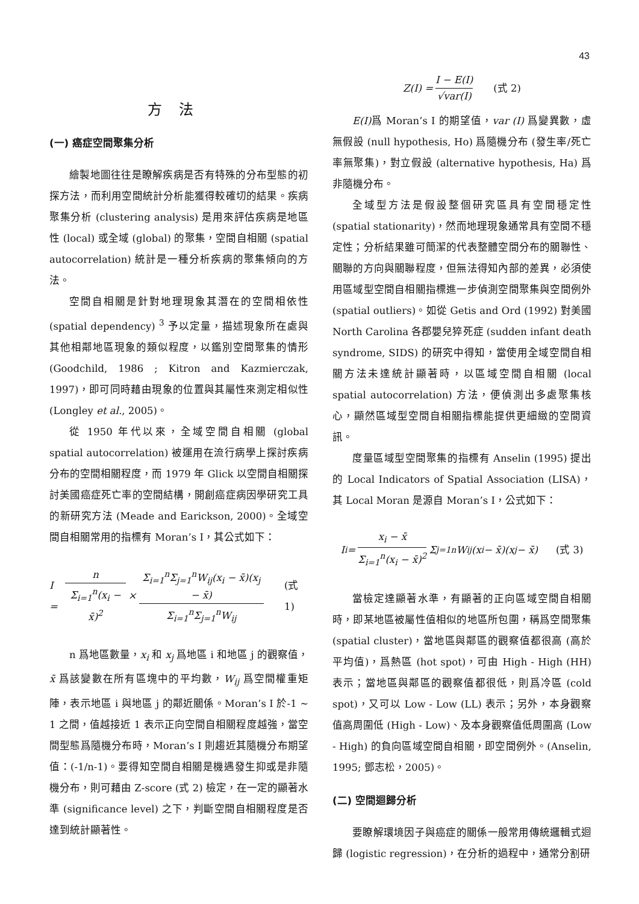43
方法
(一) 癌症空間聚集分析
繪製地圖往往是瞭解疾病是否有特殊的分布型態的初探方法，而利用空間統計分析能獲得較確切的結果。疾病聚集分析 (clustering analysis) 是用來評估疾病是地區性 (local) 或全域 (global) 的聚集，空間自相關 (spatial autocorrelation) 統計是一種分析疾病的聚集傾向的方法。
空間自相關是針對地理現象其潛在的空間相依性 (spatial dependency) <sup>3</sup> 予以定量，描述現象所在處與其他相鄰地區現象的類似程度，以鑑別空間聚集的情形 (Goodchild, 1986 ; Kitron and Kazmierczak, 1997)，即可同時藉由現象的位置與其屬性來測定相似性 (Longley et al., 2005)。
從 1950 年代以來，全域空間自相關 (global spatial autocorrelation) 被運用在流行病學上探討疾病分布的空間相關程度，而 1979 年 Glick 以空間自相關探討美國癌症死亡率的空間結構，開創癌症病因學研究工具的新研究方法 (Meade and Earickson, 2000)。全域空間自相關常用的指標有 Moran’s I，其公式如下：
I = n Σ<sub>i=1</sub><sup>n</sup>(x<sub>i</sub> − x̄)<sup>2</sup> × Σ<sub>i=1</sub><sup>n</sup>Σ<sub>j=1</sub><sup>n</sup>W<sub>ij</sub>(x<sub>i</sub> − x̄)(x<sub>j</sub> − x̄) Σ<sub>i=1</sub><sup>n</sup>Σ<sub>j=1</sub><sup>n</sup>W<sub>ij</sub> (式 1)
n 爲地區數量，x<sub>i</sub> 和 x<sub>j</sub> 爲地區 i 和地區 j 的觀察值，x̄ 爲該變數在所有區塊中的平均數，W<sub>ij</sub> 爲空間權重矩陣，表示地區 i 與地區 j 的鄰近關係。Moran’s I 於-1 ~ 1 之間，值越接近 1 表示正向空間自相關程度越強，當空間型態爲隨機分布時，Moran’s I 則趨近其隨機分布期望值：(-1/n-1)。要得知空間自相關是機遇發生抑或是非隨機分布，則可藉由 Z-score (式 2) 檢定，在一定的顯著水準 (significance level) 之下，判斷空間自相關程度是否達到統計顯著性。
Z(I) = I − E(I) √var(I) (式 2)
E(I) 爲 Moran’s I 的期望值，var (I) 爲變異數，虛無假設 (null hypothesis, Ho) 爲隨機分布 (發生率/死亡率無聚集)，對立假設 (alternative hypothesis, Ha) 爲非隨機分布。
全域型方法是假設整個研究區具有空間穩定性 (spatial stationarity)，然而地理現象通常具有空間不穩定性；分析結果雖可簡潔的代表整體空間分布的關聯性、關聯的方向與關聯程度，但無法得知內部的差異，必須使用區域型空間自相關指標進一步偵測空間聚集與空間例外 (spatial outliers)。如從 Getis and Ord (1992) 對美國 North Carolina 各郡嬰兒猝死症 (sudden infant death syndrome, SIDS) 的研究中得知，當使用全域空間自相關方法未達統計顯著時，以區域空間自相關 (local spatial autocorrelation) 方法，便偵測出多處聚集核心，顯然區域型空間自相關指標能提供更細緻的空間資訊。
度量區域型空間聚集的指標有 Anselin (1995) 提出的 Local Indicators of Spatial Association (LISA)，其 Local Moran 是源自 Moran’s I，公式如下：
I<sub>i</sub> = x<sub>i</sub> − x̄ Σ<sub>i=1</sub><sup>n</sup>(x<sub>i</sub> − x̄)<sup>2</sup> Σ<sub>j=1</sub><sup>n</sup>W<sub>ij</sub>(x<sub>i</sub> − x̄)(x<sub>j</sub> − x̄) (式 3)
當檢定達顯著水準，有顯著的正向區域空間自相關時，即某地區被屬性值相似的地區所包圍，稱爲空間聚集 (spatial cluster)，當地區與鄰區的觀察值都很高 (高於平均值)，爲熱區 (hot spot)，可由 High - High (HH) 表示；當地區與鄰區的觀察值都很低，則爲冷區 (cold spot)，又可以 Low - Low (LL) 表示；另外，本身觀察值高周圍低 (High - Low)、及本身觀察值低周圍高 (Low - High) 的負向區域空間自相關，即空間例外。(Anselin, 1995; 鄧志松，2005)。
(二) 空間迴歸分析
要瞭解環境因子與癌症的關係一般常用傳統邏輯式迴歸 (logistic regression)，在分析的過程中，通常分割研